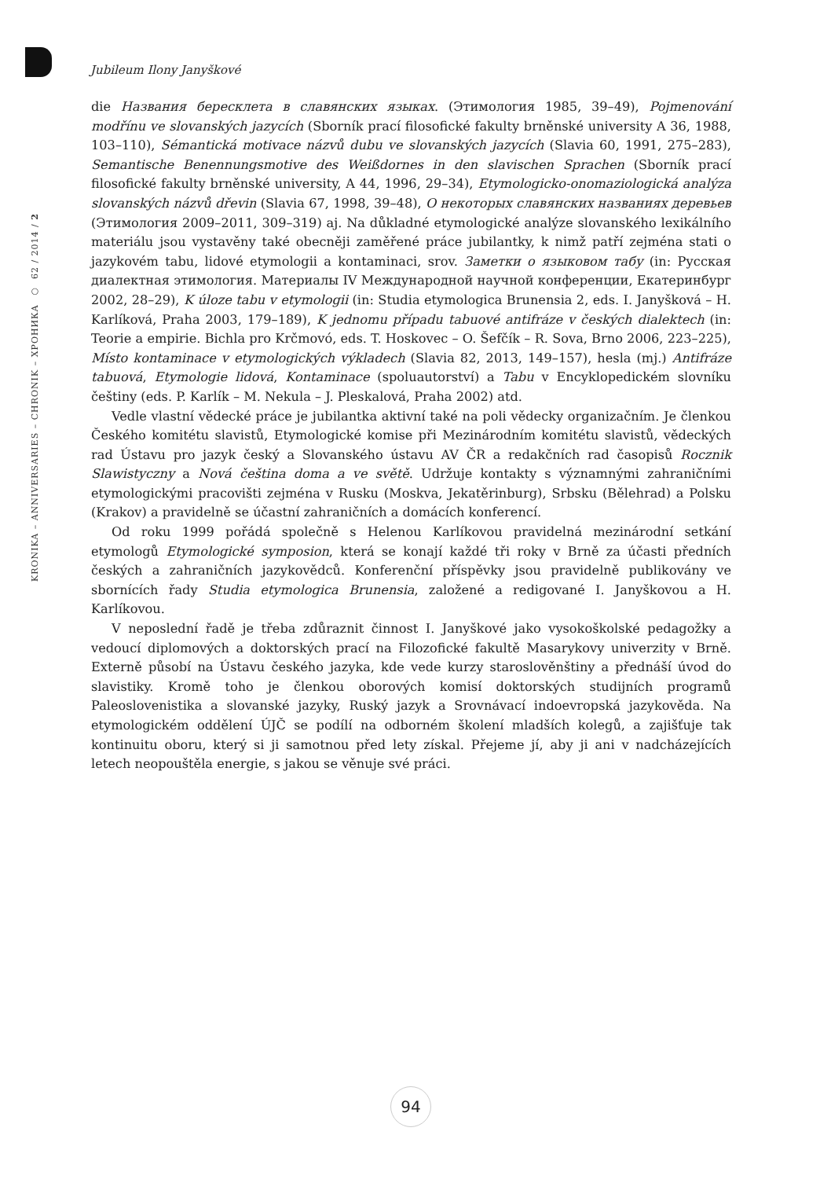Jubileum Ilony Janyškové
KRONIKA – ANNIVERSARIES – CHRONIK – ХРОНИКА ○ 62 / 2014 / 2
die Названия бересклета в славянских языках. (Этимология 1985, 39–49), Pojmenování modřínu ve slovanských jazycích (Sborník prací filosofické fakulty brněnské university A 36, 1988, 103–110), Sémantická motivace názvů dubu ve slovanských jazycích (Slavia 60, 1991, 275–283), Semantische Benennungsmotive des Weißdornes in den slavischen Sprachen (Sborník prací filosofické fakulty brněnské university, A 44, 1996, 29–34), Etymologicko-onomaziologická analýza slovanských názvů dřevin (Slavia 67, 1998, 39–48), О некоторых славянских названиях деревьев (Этимология 2009–2011, 309–319) aj. Na důkladné etymologické analýze slovanského lexikálního materiálu jsou vystavěny také obecněji zaměřené práce jubilantky, k nimž patří zejména stati o jazykovém tabu, lidové etymologii a kontaminaci, srov. Заметки о языковом табу (in: Русская диалектная этимология. Материалы IV Международной научной конференции, Екатеринбург 2002, 28–29), K úloze tabu v etymologii (in: Studia etymologica Brunensia 2, eds. I. Janyšková – H. Karlíková, Praha 2003, 179–189), K jednomu případu tabuové antifráze v českých dialektech (in: Teorie a empirie. Bichla pro Krčmovó, eds. T. Hoskovec – O. Šefčík – R. Sova, Brno 2006, 223–225), Místo kontaminace v etymologických výkladech (Slavia 82, 2013, 149–157), hesla (mj.) Antifráze tabuová, Etymologie lidová, Kontaminace (spoluautorství) a Tabu v Encyklopedickém slovníku češtiny (eds. P. Karlík – M. Nekula – J. Pleskalová, Praha 2002) atd.
Vedle vlastní vědecké práce je jubilantka aktivní také na poli vědecky organizačním. Je členkou Českého komitétu slavistů, Etymologické komise při Mezinárodním komitétu slavistů, vědeckých rad Ústavu pro jazyk český a Slovanského ústavu AV ČR a redakčních rad časopisů Rocznik Slawistyczny a Nová čeština doma a ve světě. Udržuje kontakty s významnými zahraničními etymologickými pracovišti zejména v Rusku (Moskva, Jekatěrinburg), Srbsku (Bělehrad) a Polsku (Krakov) a pravidelně se účastní zahraničních a domácích konferencí.
Od roku 1999 pořádá společně s Helenou Karlíkovou pravidelná mezinárodní setkání etymologů Etymologické symposion, která se konají každé tři roky v Brně za účasti předních českých a zahraničních jazykovědců. Konferenční příspěvky jsou pravidelně publikovány ve sbornících řady Studia etymologica Brunensia, založené a redigované I. Janyškovou a H. Karlíkovou.
V neposlední řadě je třeba zdůraznit činnost I. Janyškové jako vysokoškolské pedagožky a vedoucí diplomových a doktorských prací na Filozofické fakultě Masarykovy univerzity v Brně. Externě působí na Ústavu českého jazyka, kde vede kurzy staroslověnštiny a přednáší úvod do slavistiky. Kromě toho je členkou oborových komisí doktorských studijních programů Paleoslovenistika a slovanské jazyky, Ruský jazyk a Srovnávací indoevropská jazykověda. Na etymologickém oddělení ÚJČ se podílí na odborném školení mladších kolegů, a zajišťuje tak kontinuitu oboru, který si ji samotnou před lety získal. Přejeme jí, aby ji ani v nadcházejících letech neopouštěla energie, s jakou se věnuje své práci.
94